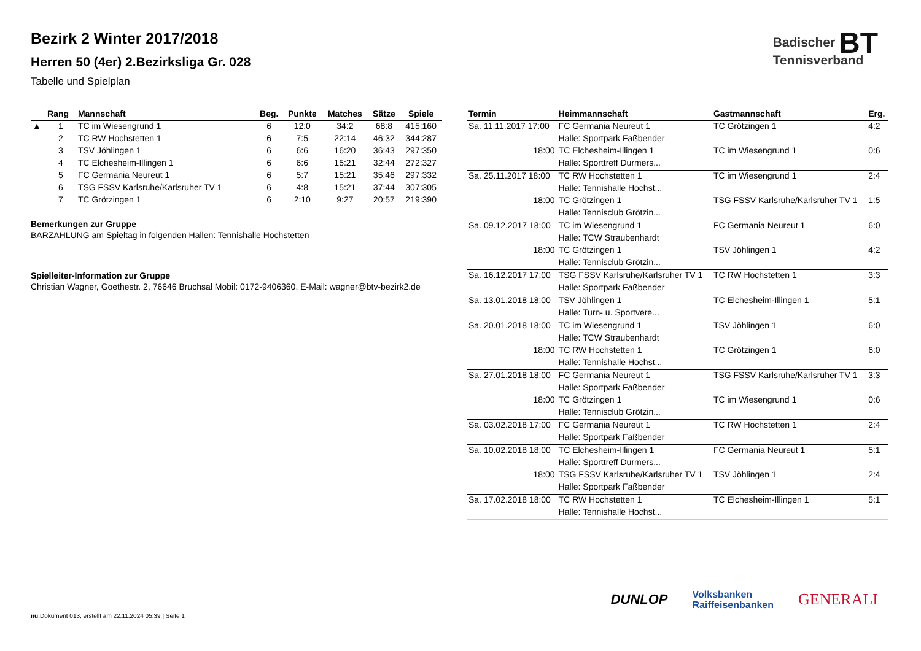Bezirk 2 Winter 2017/2018
Herren 50 (4er) 2.Bezirksliga Gr. 028
Tabelle und Spielplan
Badischer BT
Tennisverband
| | Rang | Mannschaft | Beg. | Punkte | Matches | Sätze | Spiele |
| --- | --- | --- | --- | --- | --- | --- | --- |
| ▲ | 1 | TC im Wiesengrund 1 | 6 | 12:0 | 34:2 | 68:8 | 415:160 |
| | 2 | TC RW Hochstetten 1 | 6 | 7:5 | 22:14 | 46:32 | 344:287 |
| | 3 | TSV Jöhlingen 1 | 6 | 6:6 | 16:20 | 36:43 | 297:350 |
| | 4 | TC Elchesheim-Illingen 1 | 6 | 6:6 | 15:21 | 32:44 | 272:327 |
| | 5 | FC Germania Neureut 1 | 6 | 5:7 | 15:21 | 35:46 | 297:332 |
| | 6 | TSG FSSV Karlsruhe/Karlsruher TV 1 | 6 | 4:8 | 15:21 | 37:44 | 307:305 |
| | 7 | TC Grötzingen 1 | 6 | 2:10 | 9:27 | 20:57 | 219:390 |
Bemerkungen zur Gruppe
BARZAHLUNG am Spieltag in folgenden Hallen: Tennishalle Hochstetten
Spielleiter-Information zur Gruppe
Christian Wagner, Goethestr. 2, 76646 Bruchsal Mobil: 0172-9406360, E-Mail: wagner@btv-bezirk2.de
| Termin | Heimmannschaft | Gastmannschaft | Erg. |
| --- | --- | --- | --- |
| Sa. 11.11.2017 17:00 | FC Germania Neureut 1 | TC Grötzingen 1 | 4:2 |
| | Halle: Sportpark Faßbender | | |
| 18:00 | TC Elchesheim-Illingen 1 | TC im Wiesengrund 1 | 0:6 |
| | Halle: Sporttreff Durmers... | | |
| Sa. 25.11.2017 18:00 | TC RW Hochstetten 1 | TC im Wiesengrund 1 | 2:4 |
| | Halle: Tennishalle Hochst... | | |
| 18:00 | TC Grötzingen 1 | TSG FSSV Karlsruhe/Karlsruher TV 1 | 1:5 |
| | Halle: Tennisclub Grötzin... | | |
| Sa. 09.12.2017 18:00 | TC im Wiesengrund 1 | FC Germania Neureut 1 | 6:0 |
| | Halle: TCW Straubenhardt | | |
| 18:00 | TC Grötzingen 1 | TSV Jöhlingen 1 | 4:2 |
| | Halle: Tennisclub Grötzin... | | |
| Sa. 16.12.2017 17:00 | TSG FSSV Karlsruhe/Karlsruher TV 1 | TC RW Hochstetten 1 | 3:3 |
| | Halle: Sportpark Faßbender | | |
| Sa. 13.01.2018 18:00 | TSV Jöhlingen 1 | TC Elchesheim-Illingen 1 | 5:1 |
| | Halle: Turn- u. Sportvere... | | |
| Sa. 20.01.2018 18:00 | TC im Wiesengrund 1 | TSV Jöhlingen 1 | 6:0 |
| | Halle: TCW Straubenhardt | | |
| 18:00 | TC RW Hochstetten 1 | TC Grötzingen 1 | 6:0 |
| | Halle: Tennishalle Hochst... | | |
| Sa. 27.01.2018 18:00 | FC Germania Neureut 1 | TSG FSSV Karlsruhe/Karlsruher TV 1 | 3:3 |
| | Halle: Sportpark Faßbender | | |
| 18:00 | TC Grötzingen 1 | TC im Wiesengrund 1 | 0:6 |
| | Halle: Tennisclub Grötzin... | | |
| Sa. 03.02.2018 17:00 | FC Germania Neureut 1 | TC RW Hochstetten 1 | 2:4 |
| | Halle: Sportpark Faßbender | | |
| Sa. 10.02.2018 18:00 | TC Elchesheim-Illingen 1 | FC Germania Neureut 1 | 5:1 |
| | Halle: Sporttreff Durmers... | | |
| 18:00 | TSG FSSV Karlsruhe/Karlsruher TV 1 | TSV Jöhlingen 1 | 2:4 |
| | Halle: Sportpark Faßbender | | |
| Sa. 17.02.2018 18:00 | TC RW Hochstetten 1 | TC Elchesheim-Illingen 1 | 5:1 |
| | Halle: Tennishalle Hochst... | | |
DUNLOP Volksbanken
Raiffeisenbanken GENERALI
nu.Dokument 013, erstellt am 22.11.2024 05:39 | Seite 1